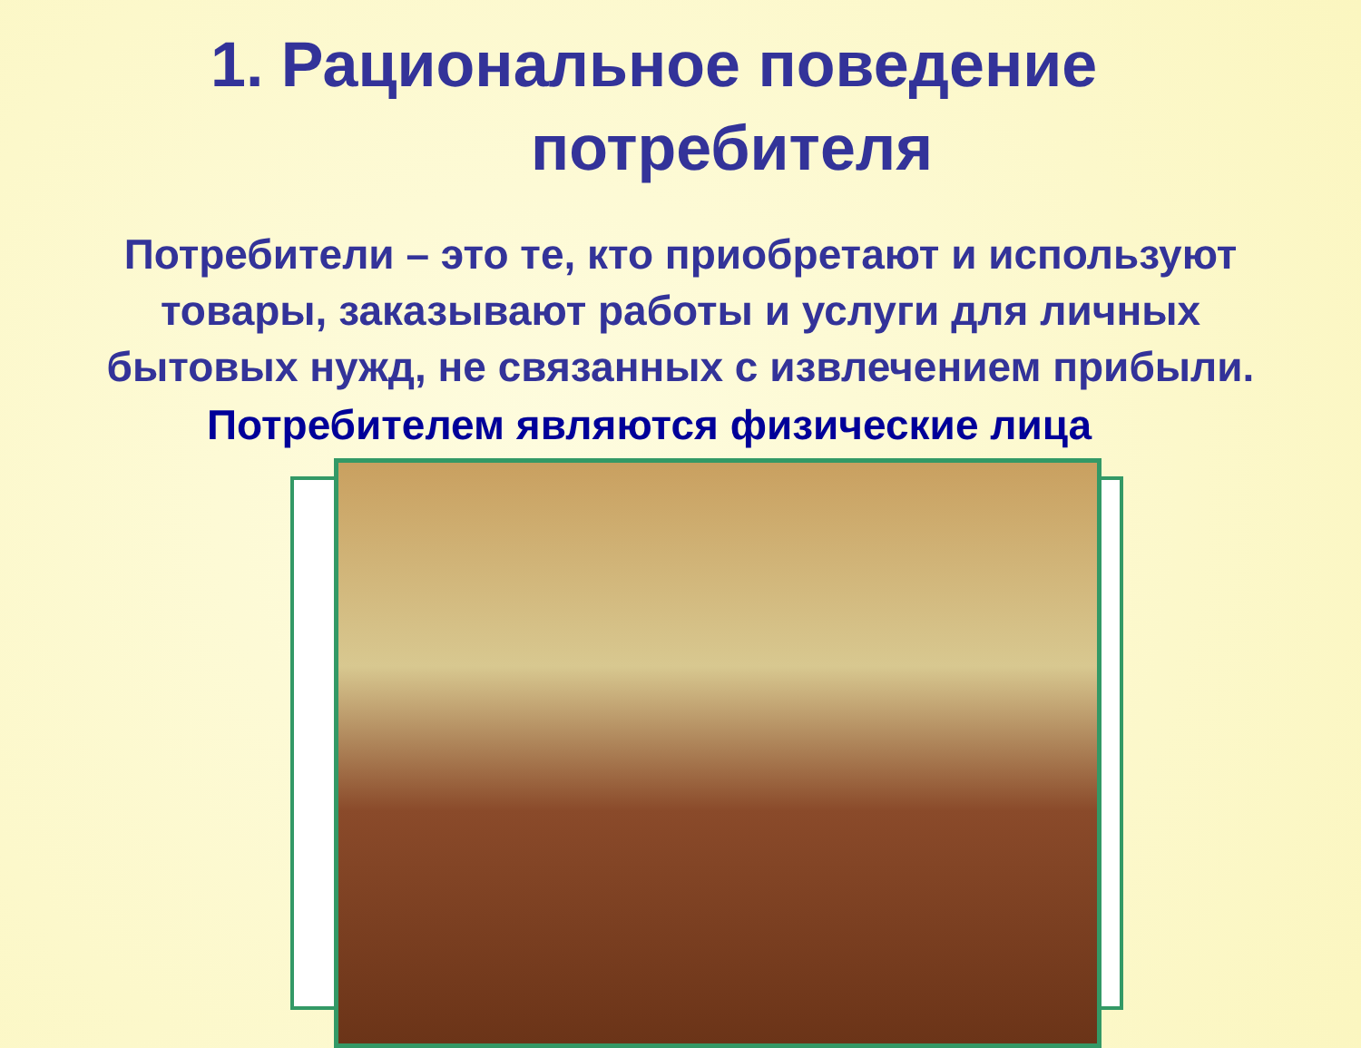1. Рациональное поведение
потребителя
Потребители – это те, кто приобретают и используют
товары, заказывают работы и услуги для личных
бытовых нужд, не связанных с извлечением прибыли.
Потребителем являются физические лица